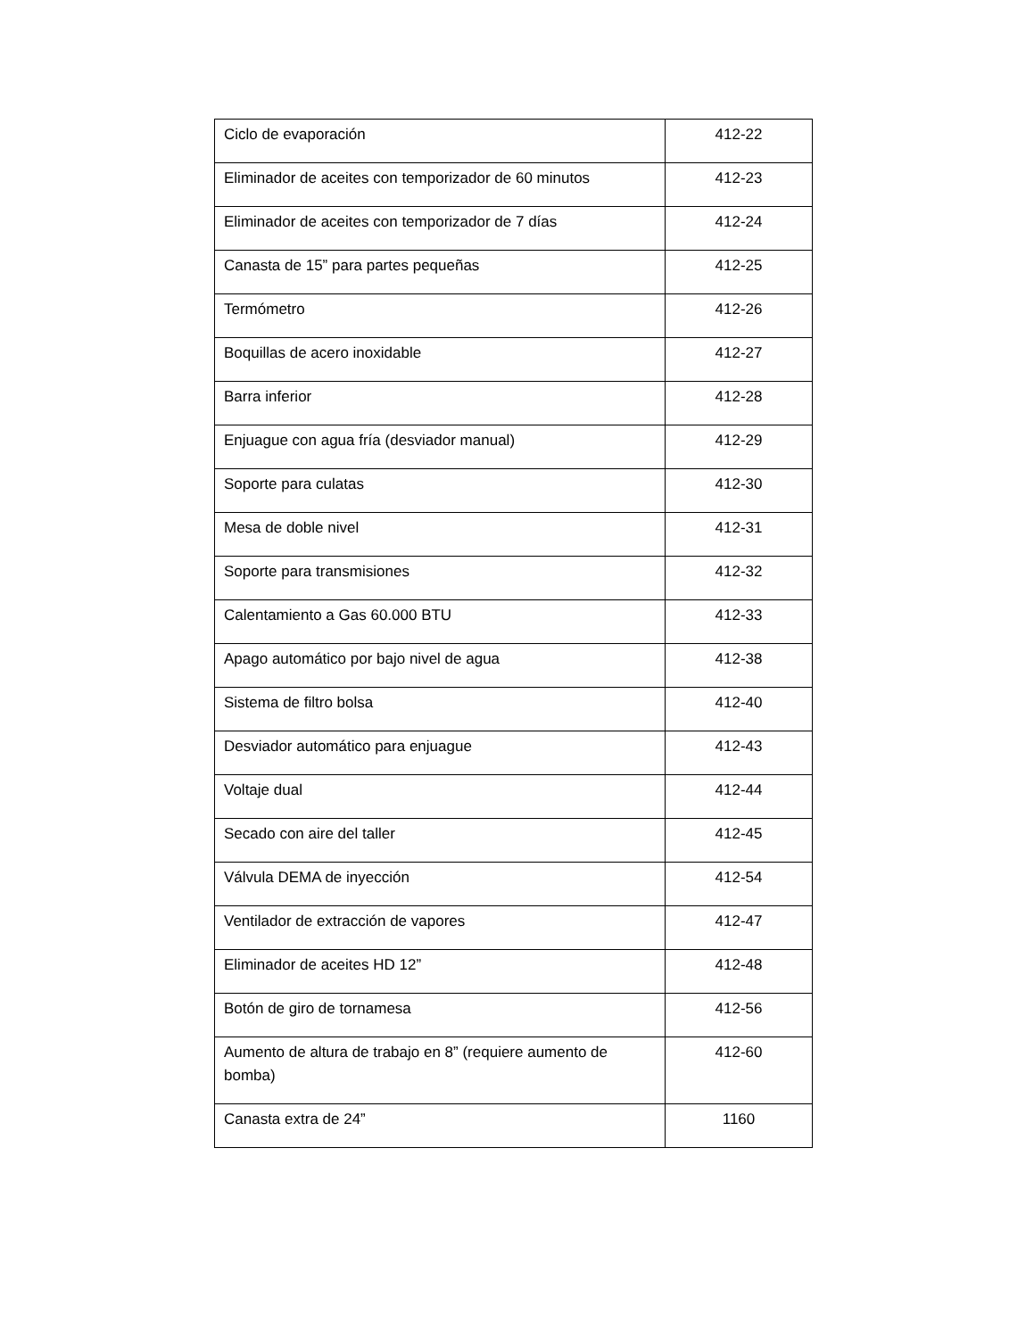| Ciclo de evaporación | 412-22 |
| Eliminador de aceites con temporizador de 60 minutos | 412-23 |
| Eliminador de aceites con temporizador de 7 días | 412-24 |
| Canasta de 15” para partes pequeñas | 412-25 |
| Termómetro | 412-26 |
| Boquillas de acero inoxidable | 412-27 |
| Barra inferior | 412-28 |
| Enjuague con agua fría (desviador manual) | 412-29 |
| Soporte para culatas | 412-30 |
| Mesa de doble nivel | 412-31 |
| Soporte para transmisiones | 412-32 |
| Calentamiento a Gas 60.000 BTU | 412-33 |
| Apago automático por bajo nivel de agua | 412-38 |
| Sistema de filtro bolsa | 412-40 |
| Desviador automático para enjuague | 412-43 |
| Voltaje dual | 412-44 |
| Secado con aire del taller | 412-45 |
| Válvula DEMA de inyección | 412-54 |
| Ventilador de extracción de vapores | 412-47 |
| Eliminador de aceites HD 12” | 412-48 |
| Botón de giro de tornamesa | 412-56 |
| Aumento de altura de trabajo en 8” (requiere aumento de bomba) | 412-60 |
| Canasta extra de 24” | 1160 |